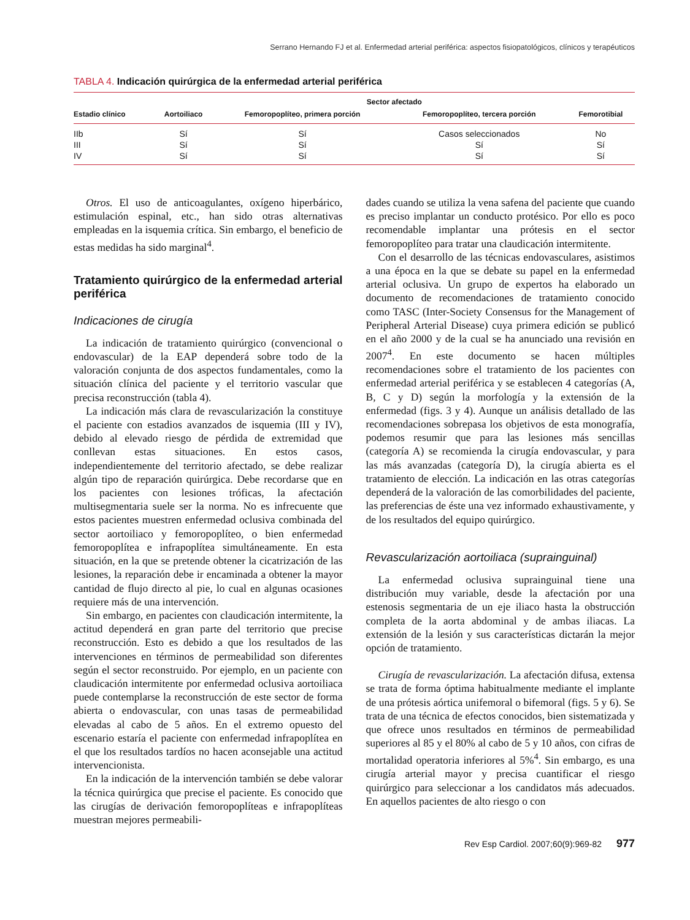Serrano Hernando FJ et al. Enfermedad arterial periférica: aspectos fisiopatológicos, clínicos y terapéuticos
TABLA 4. Indicación quirúrgica de la enfermedad arterial periférica
| | Sector afectado | | | |
| --- | --- | --- | --- | --- |
| Estadio clínico | Aortoiliaco | Femoropoplíteo, primera porción | Femoropoplíteo, tercera porción | Femorotibial |
| IIb | Sí | Sí | Casos seleccionados | No |
| III | Sí | Sí | Sí | Sí |
| IV | Sí | Sí | Sí | Sí |
Otros. El uso de anticoagulantes, oxígeno hiperbárico, estimulación espinal, etc., han sido otras alternativas empleadas en la isquemia crítica. Sin embargo, el beneficio de estas medidas ha sido marginal<sup>4</sup>.
Tratamiento quirúrgico de la enfermedad arterial periférica
Indicaciones de cirugía
La indicación de tratamiento quirúrgico (convencional o endovascular) de la EAP dependerá sobre todo de la valoración conjunta de dos aspectos fundamentales, como la situación clínica del paciente y el territorio vascular que precisa reconstrucción (tabla 4).
La indicación más clara de revascularización la constituye el paciente con estadios avanzados de isquemia (III y IV), debido al elevado riesgo de pérdida de extremidad que conllevan estas situaciones. En estos casos, independientemente del territorio afectado, se debe realizar algún tipo de reparación quirúrgica. Debe recordarse que en los pacientes con lesiones tróficas, la afectación multisegmentaria suele ser la norma. No es infrecuente que estos pacientes muestren enfermedad oclusiva combinada del sector aortoiliaco y femoropoplíteo, o bien enfermedad femoropoplítea e infrapoplítea simultáneamente. En esta situación, en la que se pretende obtener la cicatrización de las lesiones, la reparación debe ir encaminada a obtener la mayor cantidad de flujo directo al pie, lo cual en algunas ocasiones requiere más de una intervención.
Sin embargo, en pacientes con claudicación intermitente, la actitud dependerá en gran parte del territorio que precise reconstrucción. Esto es debido a que los resultados de las intervenciones en términos de permeabilidad son diferentes según el sector reconstruido. Por ejemplo, en un paciente con claudicación intermitente por enfermedad oclusiva aortoiliaca puede contemplarse la reconstrucción de este sector de forma abierta o endovascular, con unas tasas de permeabilidad elevadas al cabo de 5 años. En el extremo opuesto del escenario estaría el paciente con enfermedad infrapoplítea en el que los resultados tardíos no hacen aconsejable una actitud intervencionista.
En la indicación de la intervención también se debe valorar la técnica quirúrgica que precise el paciente. Es conocido que las cirugías de derivación femoropoplíteas e infrapoplíteas muestran mejores permeabili-
dades cuando se utiliza la vena safena del paciente que cuando es preciso implantar un conducto protésico. Por ello es poco recomendable implantar una prótesis en el sector femoropoplíteo para tratar una claudicación intermitente.
Con el desarrollo de las técnicas endovasculares, asistimos a una época en la que se debate su papel en la enfermedad arterial oclusiva. Un grupo de expertos ha elaborado un documento de recomendaciones de tratamiento conocido como TASC (Inter-Society Consensus for the Management of Peripheral Arterial Disease) cuya primera edición se publicó en el año 2000 y de la cual se ha anunciado una revisión en 2007<sup>4</sup>. En este documento se hacen múltiples recomendaciones sobre el tratamiento de los pacientes con enfermedad arterial periférica y se establecen 4 categorías (A, B, C y D) según la morfología y la extensión de la enfermedad (figs. 3 y 4). Aunque un análisis detallado de las recomendaciones sobrepasa los objetivos de esta monografía, podemos resumir que para las lesiones más sencillas (categoría A) se recomienda la cirugía endovascular, y para las más avanzadas (categoría D), la cirugía abierta es el tratamiento de elección. La indicación en las otras categorías dependerá de la valoración de las comorbilidades del paciente, las preferencias de éste una vez informado exhaustivamente, y de los resultados del equipo quirúrgico.
Revascularización aortoiliaca (suprainguinal)
La enfermedad oclusiva suprainguinal tiene una distribución muy variable, desde la afectación por una estenosis segmentaria de un eje iliaco hasta la obstrucción completa de la aorta abdominal y de ambas iliacas. La extensión de la lesión y sus características dictarán la mejor opción de tratamiento.
Cirugía de revascularización. La afectación difusa, extensa se trata de forma óptima habitualmente mediante el implante de una prótesis aórtica unifemoral o bifemoral (figs. 5 y 6). Se trata de una técnica de efectos conocidos, bien sistematizada y que ofrece unos resultados en términos de permeabilidad superiores al 85 y el 80% al cabo de 5 y 10 años, con cifras de mortalidad operatoria inferiores al 5%<sup>4</sup>. Sin embargo, es una cirugía arterial mayor y precisa cuantificar el riesgo quirúrgico para seleccionar a los candidatos más adecuados. En aquellos pacientes de alto riesgo o con
Rev Esp Cardiol. 2007;60(9):969-82 977